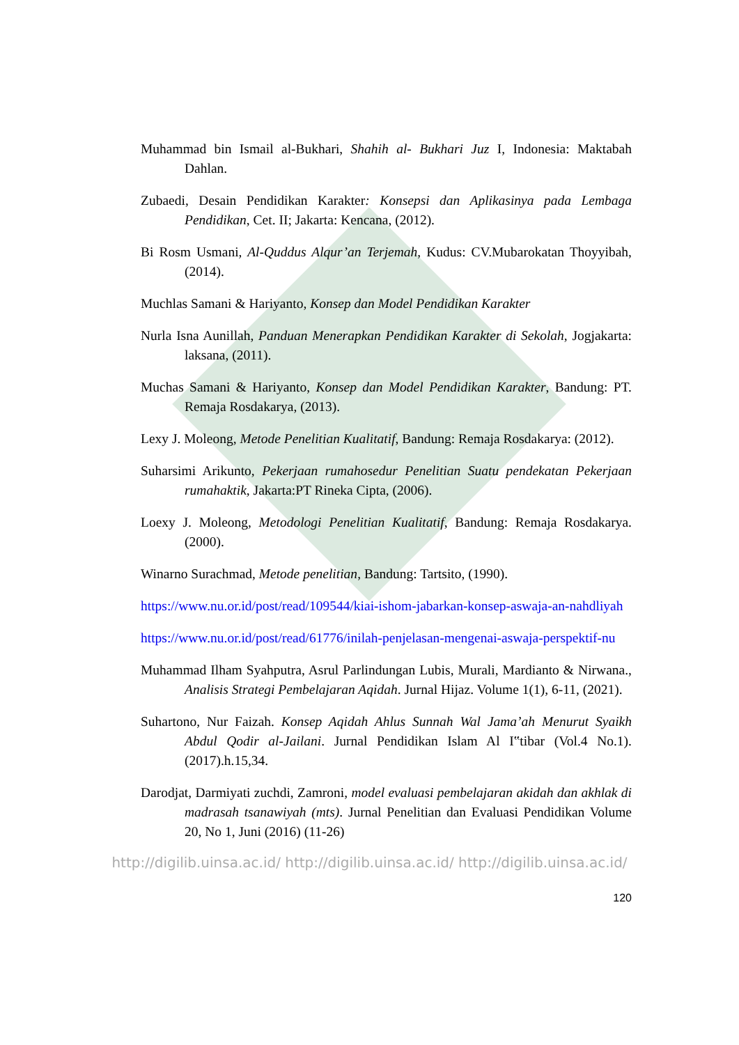Muhammad bin Ismail al-Bukhari, Shahih al- Bukhari Juz I, Indonesia: Maktabah Dahlan.
Zubaedi, Desain Pendidikan Karakter: Konsepsi dan Aplikasinya pada Lembaga Pendidikan, Cet. II; Jakarta: Kencana, (2012).
Bi Rosm Usmani, Al-Quddus Alqur’an Terjemah, Kudus: CV.Mubarokatan Thoyyibah, (2014).
Muchlas Samani & Hariyanto, Konsep dan Model Pendidikan Karakter
Nurla Isna Aunillah, Panduan Menerapkan Pendidikan Karakter di Sekolah, Jogjakarta: laksana, (2011).
Muchas Samani & Hariyanto, Konsep dan Model Pendidikan Karakter, Bandung: PT. Remaja Rosdakarya, (2013).
Lexy J. Moleong, Metode Penelitian Kualitatif, Bandung: Remaja Rosdakarya: (2012).
Suharsimi Arikunto, Pekerjaan rumahosedur Penelitian Suatu pendekatan Pekerjaan rumahaktik, Jakarta:PT Rineka Cipta, (2006).
Loexy J. Moleong, Metodologi Penelitian Kualitatif, Bandung: Remaja Rosdakarya. (2000).
Winarno Surachmad, Metode penelitian, Bandung: Tartsito, (1990).
https://www.nu.or.id/post/read/109544/kiai-ishom-jabarkan-konsep-aswaja-an-nahdliyah
https://www.nu.or.id/post/read/61776/inilah-penjelasan-mengenai-aswaja-perspektif-nu
Muhammad Ilham Syahputra, Asrul Parlindungan Lubis, Murali, Mardianto & Nirwana., Analisis Strategi Pembelajaran Aqidah. Jurnal Hijaz. Volume 1(1), 6-11, (2021).
Suhartono, Nur Faizah. Konsep Aqidah Ahlus Sunnah Wal Jama’ah Menurut Syaikh Abdul Qodir al-Jailani. Jurnal Pendidikan Islam Al I‟tibar (Vol.4 No.1).(2017).h.15,34.
Darodjat, Darmiyati zuchdi, Zamroni, model evaluasi pembelajaran akidah dan akhlak di madrasah tsanawiyah (mts). Jurnal Penelitian dan Evaluasi Pendidikan Volume 20, No 1, Juni (2016) (11-26)
http://digilib.uinsa.ac.id/ http://digilib.uinsa.ac.id/ http://digilib.uinsa.ac.id/
120